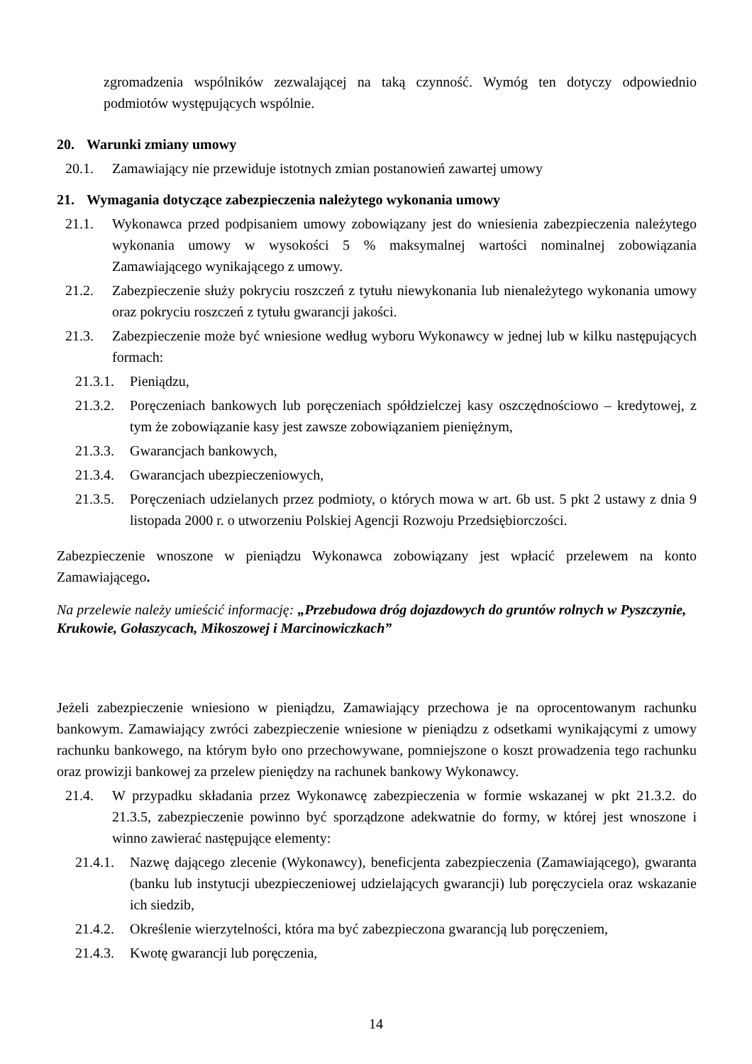zgromadzenia wspólników zezwalającej na taką czynność. Wymóg ten dotyczy odpowiednio podmiotów występujących wspólnie.
20. Warunki zmiany umowy
20.1. Zamawiający nie przewiduje istotnych zmian postanowień zawartej umowy
21. Wymagania dotyczące zabezpieczenia należytego wykonania umowy
21.1. Wykonawca przed podpisaniem umowy zobowiązany jest do wniesienia zabezpieczenia należytego wykonania umowy w wysokości 5 % maksymalnej wartości nominalnej zobowiązania Zamawiającego wynikającego z umowy.
21.2. Zabezpieczenie służy pokryciu roszczeń z tytułu niewykonania lub nienależytego wykonania umowy oraz pokryciu roszczeń z tytułu gwarancji jakości.
21.3. Zabezpieczenie może być wniesione według wyboru Wykonawcy w jednej lub w kilku następujących formach:
21.3.1. Pieniądzu,
21.3.2. Poręczeniach bankowych lub poręczeniach spółdzielczej kasy oszczędnościowo – kredytowej, z tym że zobowiązanie kasy jest zawsze zobowiązaniem pieniężnym,
21.3.3. Gwarancjach bankowych,
21.3.4. Gwarancjach ubezpieczeniowych,
21.3.5. Poręczeniach udzielanych przez podmioty, o których mowa w art. 6b ust. 5 pkt 2 ustawy z dnia 9 listopada 2000 r. o utworzeniu Polskiej Agencji Rozwoju Przedsiębiorczości.
Zabezpieczenie wnoszone w pieniądzu Wykonawca zobowiązany jest wpłacić przelewem na konto Zamawiającego.
Na przelewie należy umieścić informację: „Przebudowa dróg dojazdowych do gruntów rolnych w Pyszczynie, Krukowie, Gołaszycach, Mikoszowej i Marcinowiczkach”
Jeżeli zabezpieczenie wniesiono w pieniądzu, Zamawiający przechowa je na oprocentowanym rachunku bankowym. Zamawiający zwróci zabezpieczenie wniesione w pieniądzu z odsetkami wynikającymi z umowy rachunku bankowego, na którym było ono przechowywane, pomniejszone o koszt prowadzenia tego rachunku oraz prowizji bankowej za przelew pieniędzy na rachunek bankowy Wykonawcy.
21.4. W przypadku składania przez Wykonawcę zabezpieczenia w formie wskazanej w pkt 21.3.2. do 21.3.5, zabezpieczenie powinno być sporządzone adekwatnie do formy, w której jest wnoszone i winno zawierać następujące elementy:
21.4.1. Nazwę dającego zlecenie (Wykonawcy), beneficjenta zabezpieczenia (Zamawiającego), gwaranta (banku lub instytucji ubezpieczeniowej udzielających gwarancji) lub poręczyciela oraz wskazanie ich siedzib,
21.4.2. Określenie wierzytelności, która ma być zabezpieczona gwarancją lub poręczeniem,
21.4.3. Kwotę gwarancji lub poręczenia,
14